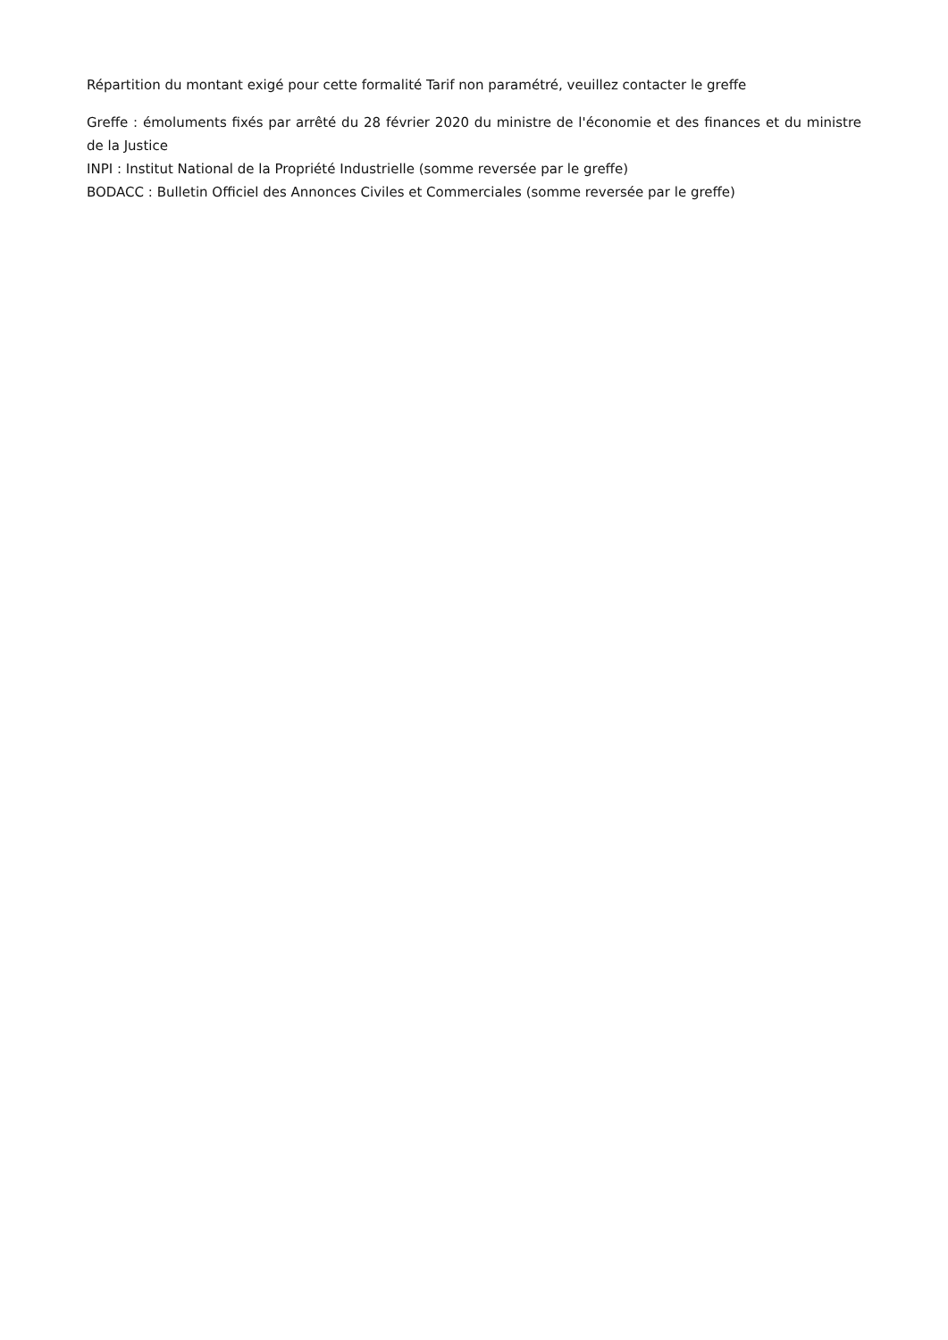Répartition du montant exigé pour cette formalité Tarif non paramétré, veuillez contacter le greffe
Greffe : émoluments fixés par arrêté du 28 février 2020 du ministre de l'économie et des finances et du ministre de la Justice
INPI : Institut National de la Propriété Industrielle (somme reversée par le greffe)
BODACC : Bulletin Officiel des Annonces Civiles et Commerciales (somme reversée par le greffe)